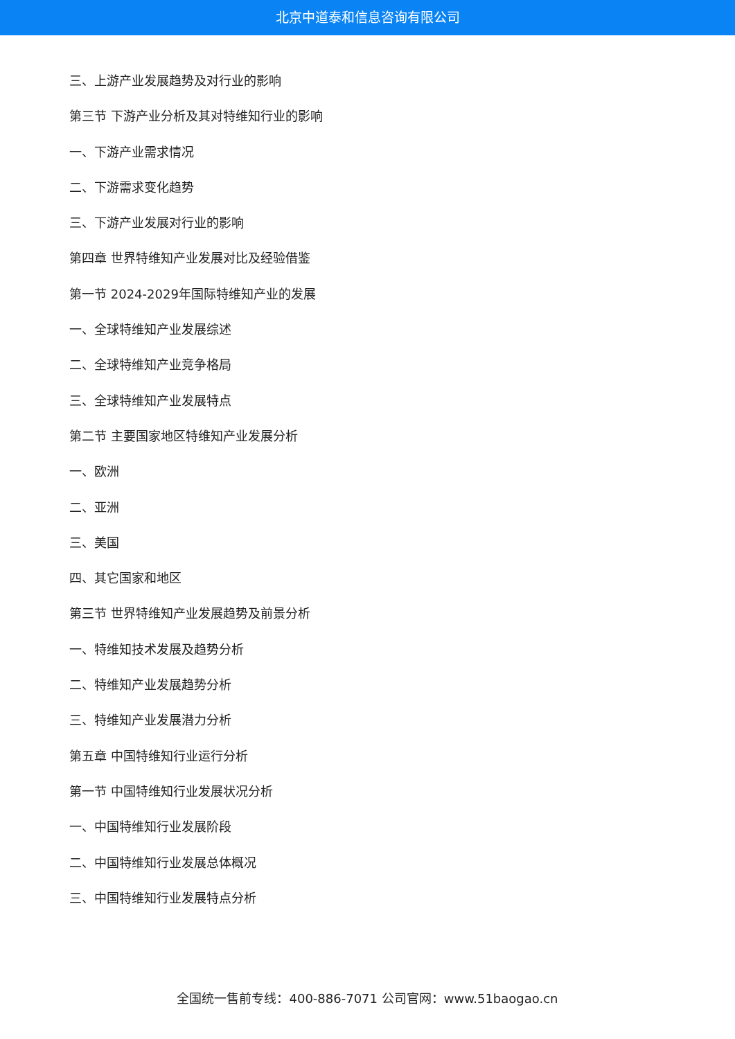北京中道泰和信息咨询有限公司
三、上游产业发展趋势及对行业的影响
第三节 下游产业分析及其对特维知行业的影响
一、下游产业需求情况
二、下游需求变化趋势
三、下游产业发展对行业的影响
第四章 世界特维知产业发展对比及经验借鉴
第一节 2024-2029年国际特维知产业的发展
一、全球特维知产业发展综述
二、全球特维知产业竞争格局
三、全球特维知产业发展特点
第二节 主要国家地区特维知产业发展分析
一、欧洲
二、亚洲
三、美国
四、其它国家和地区
第三节 世界特维知产业发展趋势及前景分析
一、特维知技术发展及趋势分析
二、特维知产业发展趋势分析
三、特维知产业发展潜力分析
第五章 中国特维知行业运行分析
第一节 中国特维知行业发展状况分析
一、中国特维知行业发展阶段
二、中国特维知行业发展总体概况
三、中国特维知行业发展特点分析
全国统一售前专线：400-886-7071 公司官网：www.51baogao.cn